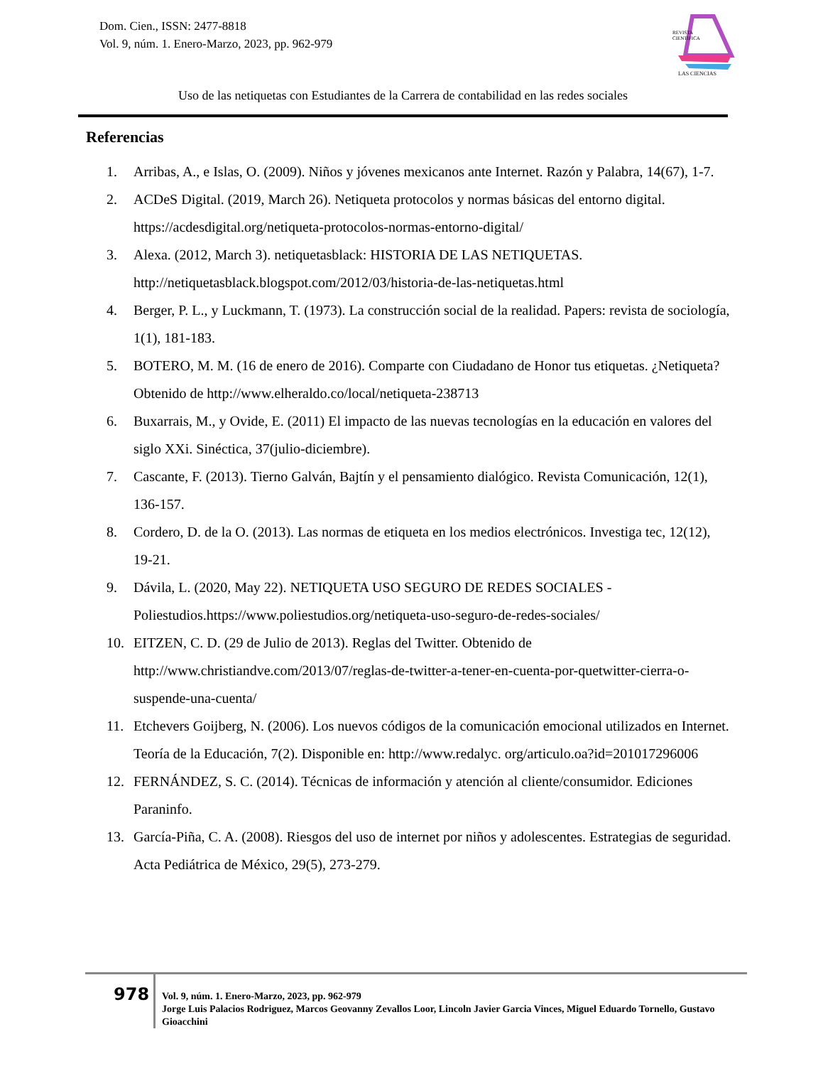Dom. Cien., ISSN: 2477-8818
Vol. 9, núm. 1. Enero-Marzo, 2023, pp. 962-979
REVISTA
CIENTIFICA
LAS CIENCIAS
Uso de las netiquetas con Estudiantes de la Carrera de contabilidad en las redes sociales
Referencias
1. Arribas, A., e Islas, O. (2009). Niños y jóvenes mexicanos ante Internet. Razón y Palabra, 14(67), 1-7.
2. ACDeS Digital. (2019, March 26). Netiqueta protocolos y normas básicas del entorno digital. https://acdesdigital.org/netiqueta-protocolos-normas-entorno-digital/
3. Alexa. (2012, March 3). netiquetasblack: HISTORIA DE LAS NETIQUETAS. http://netiquetasblack.blogspot.com/2012/03/historia-de-las-netiquetas.html
4. Berger, P. L., y Luckmann, T. (1973). La construcción social de la realidad. Papers: revista de sociología, 1(1), 181-183.
5. BOTERO, M. M. (16 de enero de 2016). Comparte con Ciudadano de Honor tus etiquetas. ¿Netiqueta? Obtenido de http://www.elheraldo.co/local/netiqueta-238713
6. Buxarrais, M., y Ovide, E. (2011) El impacto de las nuevas tecnologías en la educación en valores del siglo XXi. Sinéctica, 37(julio-diciembre).
7. Cascante, F. (2013). Tierno Galván, Bajtín y el pensamiento dialógico. Revista Comunicación, 12(1), 136-157.
8. Cordero, D. de la O. (2013). Las normas de etiqueta en los medios electrónicos. Investiga tec, 12(12), 19-21.
9. Dávila, L. (2020, May 22). NETIQUETA USO SEGURO DE REDES SOCIALES - Poliestudios.https://www.poliestudios.org/netiqueta-uso-seguro-de-redes-sociales/
10. EITZEN, C. D. (29 de Julio de 2013). Reglas del Twitter. Obtenido de http://www.christiandve.com/2013/07/reglas-de-twitter-a-tener-en-cuenta-por-quetwitter-cierra-o-suspende-una-cuenta/
11. Etchevers Goijberg, N. (2006). Los nuevos códigos de la comunicación emocional utilizados en Internet. Teoría de la Educación, 7(2). Disponible en: http://www.redalyc. org/articulo.oa?id=201017296006
12. FERNÁNDEZ, S. C. (2014). Técnicas de información y atención al cliente/consumidor. Ediciones Paraninfo.
13. García-Piña, C. A. (2008). Riesgos del uso de internet por niños y adolescentes. Estrategias de seguridad. Acta Pediátrica de México, 29(5), 273-279.
978
Vol. 9, núm. 1. Enero-Marzo, 2023, pp. 962-979
Jorge Luis Palacios Rodriguez, Marcos Geovanny Zevallos Loor, Lincoln Javier Garcia Vinces, Miguel Eduardo Tornello, Gustavo Gioacchini